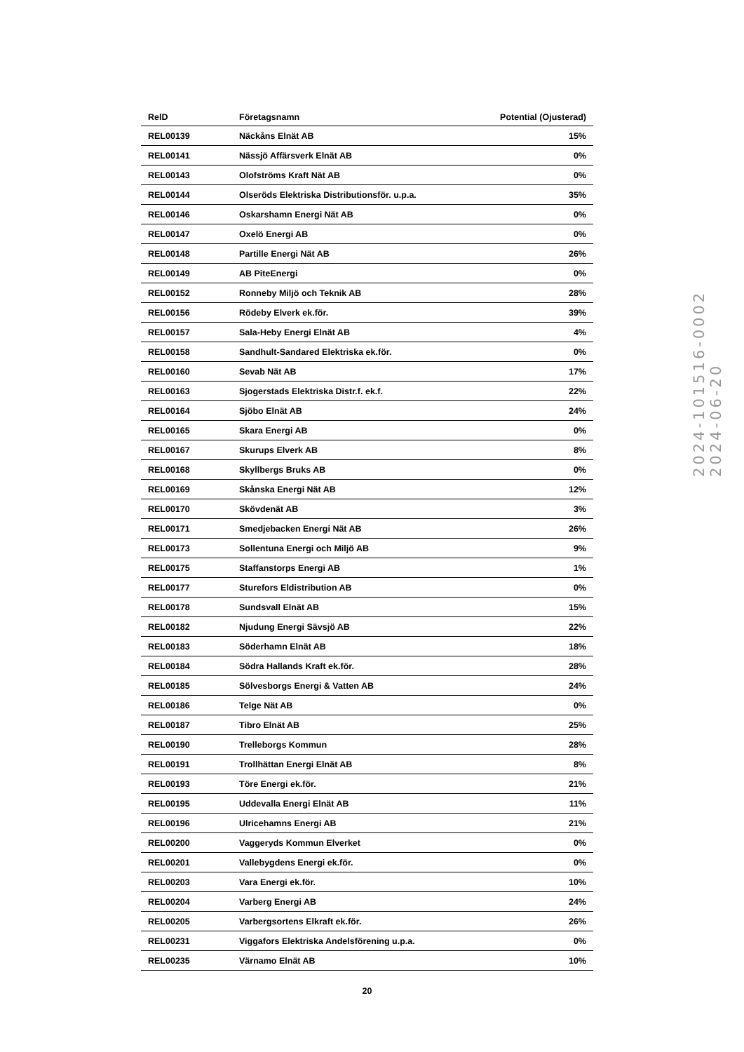| RelD | Företagsnamn | Potential (Ojusterad) |
| --- | --- | --- |
| REL00139 | Näckåns Elnät AB | 15% |
| REL00141 | Nässjö Affärsverk Elnät AB | 0% |
| REL00143 | Olofströms Kraft Nät AB | 0% |
| REL00144 | Olseröds Elektriska Distributionsför. u.p.a. | 35% |
| REL00146 | Oskarshamn Energi Nät AB | 0% |
| REL00147 | Oxelö Energi AB | 0% |
| REL00148 | Partille Energi Nät AB | 26% |
| REL00149 | AB PiteEnergi | 0% |
| REL00152 | Ronneby Miljö och Teknik AB | 28% |
| REL00156 | Rödeby Elverk ek.för. | 39% |
| REL00157 | Sala-Heby Energi Elnät AB | 4% |
| REL00158 | Sandhult-Sandared Elektriska ek.för. | 0% |
| REL00160 | Sevab Nät AB | 17% |
| REL00163 | Sjogerstads Elektriska Distr.f. ek.f. | 22% |
| REL00164 | Sjöbo Elnät AB | 24% |
| REL00165 | Skara Energi AB | 0% |
| REL00167 | Skurups Elverk AB | 8% |
| REL00168 | Skyllbergs Bruks AB | 0% |
| REL00169 | Skånska Energi Nät AB | 12% |
| REL00170 | Skövdenät AB | 3% |
| REL00171 | Smedjebacken Energi Nät AB | 26% |
| REL00173 | Sollentuna Energi och Miljö AB | 9% |
| REL00175 | Staffanstorps Energi AB | 1% |
| REL00177 | Sturefors Eldistribution AB | 0% |
| REL00178 | Sundsvall Elnät AB | 15% |
| REL00182 | Njudung Energi Sävsjö AB | 22% |
| REL00183 | Söderhamn Elnät AB | 18% |
| REL00184 | Södra Hallands Kraft ek.för. | 28% |
| REL00185 | Sölvesborgs Energi & Vatten AB | 24% |
| REL00186 | Telge Nät AB | 0% |
| REL00187 | Tibro Elnät AB | 25% |
| REL00190 | Trelleborgs Kommun | 28% |
| REL00191 | Trollhättan Energi Elnät AB | 8% |
| REL00193 | Töre Energi ek.för. | 21% |
| REL00195 | Uddevalla Energi Elnät AB | 11% |
| REL00196 | Ulricehamns Energi AB | 21% |
| REL00200 | Vaggeryds Kommun Elverket | 0% |
| REL00201 | Vallebygdens Energi ek.för. | 0% |
| REL00203 | Vara Energi ek.för. | 10% |
| REL00204 | Varberg Energi AB | 24% |
| REL00205 | Varbergsortens Elkraft ek.för. | 26% |
| REL00231 | Viggafors Elektriska Andelsförening u.p.a. | 0% |
| REL00235 | Värnamo Elnät AB | 10% |
20
2024-101516-0002
2024-06-20